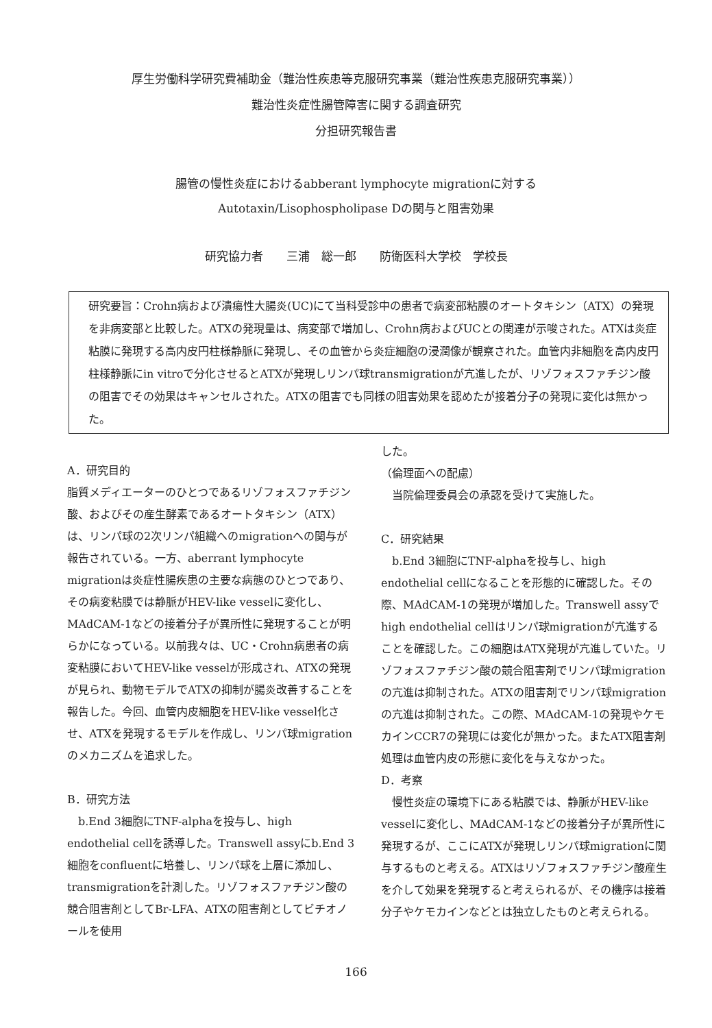厚生労働科学研究費補助金（難治性疾患等克服研究事業（難治性疾患克服研究事業））
難治性炎症性腸管障害に関する調査研究
分担研究報告書
腸管の慢性炎症におけるabberant lymphocyte migrationに対する
Autotaxin/Lisophospholipase Dの関与と阻害効果
研究協力者　　三浦　総一郎　　防衛医科大学校　学校長
研究要旨：Crohn病および潰瘍性大腸炎(UC)にて当科受診中の患者で病変部粘膜のオートタキシン（ATX）の発現を非病変部と比較した。ATXの発現量は、病変部で増加し、Crohn病およびUCとの関連が示唆された。ATXは炎症粘膜に発現する高内皮円柱様静脈に発現し、その血管から炎症細胞の浸潤像が観察された。血管内非細胞を高内皮円柱様静脈にin vitroで分化させるとATXが発現しリンパ球transmigrationが亢進したが、リゾフォスファチジン酸の阻害でその効果はキャンセルされた。ATXの阻害でも同様の阻害効果を認めたが接着分子の発現に変化は無かった。
A．研究目的
脂質メディエーターのひとつであるリゾフォスファチジン酸、およびその産生酵素であるオートタキシン（ATX）は、リンパ球の2次リンパ組織へのmigrationへの関与が報告されている。一方、aberrant lymphocyte migrationは炎症性腸疾患の主要な病態のひとつであり、その病変粘膜では静脈がHEV-like vesselに変化し、MAdCAM-1などの接着分子が異所性に発現することが明らかになっている。以前我々は、UC・Crohn病患者の病変粘膜においてHEV-like vesselが形成され、ATXの発現が見られ、動物モデルでATXの抑制が腸炎改善することを報告した。今回、血管内皮細胞をHEV-like vessel化させ、ATXを発現するモデルを作成し、リンパ球migrationのメカニズムを追求した。
B．研究方法
　b.End 3細胞にTNF-alphaを投与し、high endothelial cellを誘導した。Transwell assyにb.End 3 細胞をconfluentに培養し、リンパ球を上層に添加し、transmigrationを計測した。リゾフォスファチジン酸の競合阻害剤としてBr-LFA、ATXの阻害剤としてビチオノールを使用
した。
（倫理面への配慮）
　当院倫理委員会の承認を受けて実施した。
C．研究結果
　b.End 3細胞にTNF-alphaを投与し、high endothelial cellになることを形態的に確認した。その際、MAdCAM-1の発現が増加した。Transwell assyでhigh endothelial cellはリンパ球migrationが亢進することを確認した。この細胞はATX発現が亢進していた。リゾフォスファチジン酸の競合阻害剤でリンパ球migrationの亢進は抑制された。ATXの阻害剤でリンパ球migrationの亢進は抑制された。この際、MAdCAM-1の発現やケモカインCCR7の発現には変化が無かった。またATX阻害剤処理は血管内皮の形態に変化を与えなかった。
D．考察
　慢性炎症の環境下にある粘膜では、静脈がHEV-like vesselに変化し、MAdCAM-1などの接着分子が異所性に発現するが、ここにATXが発現しリンパ球migrationに関与するものと考える。ATXはリゾフォスファチジン酸産生を介して効果を発現すると考えられるが、その機序は接着分子やケモカインなどとは独立したものと考えられる。
166